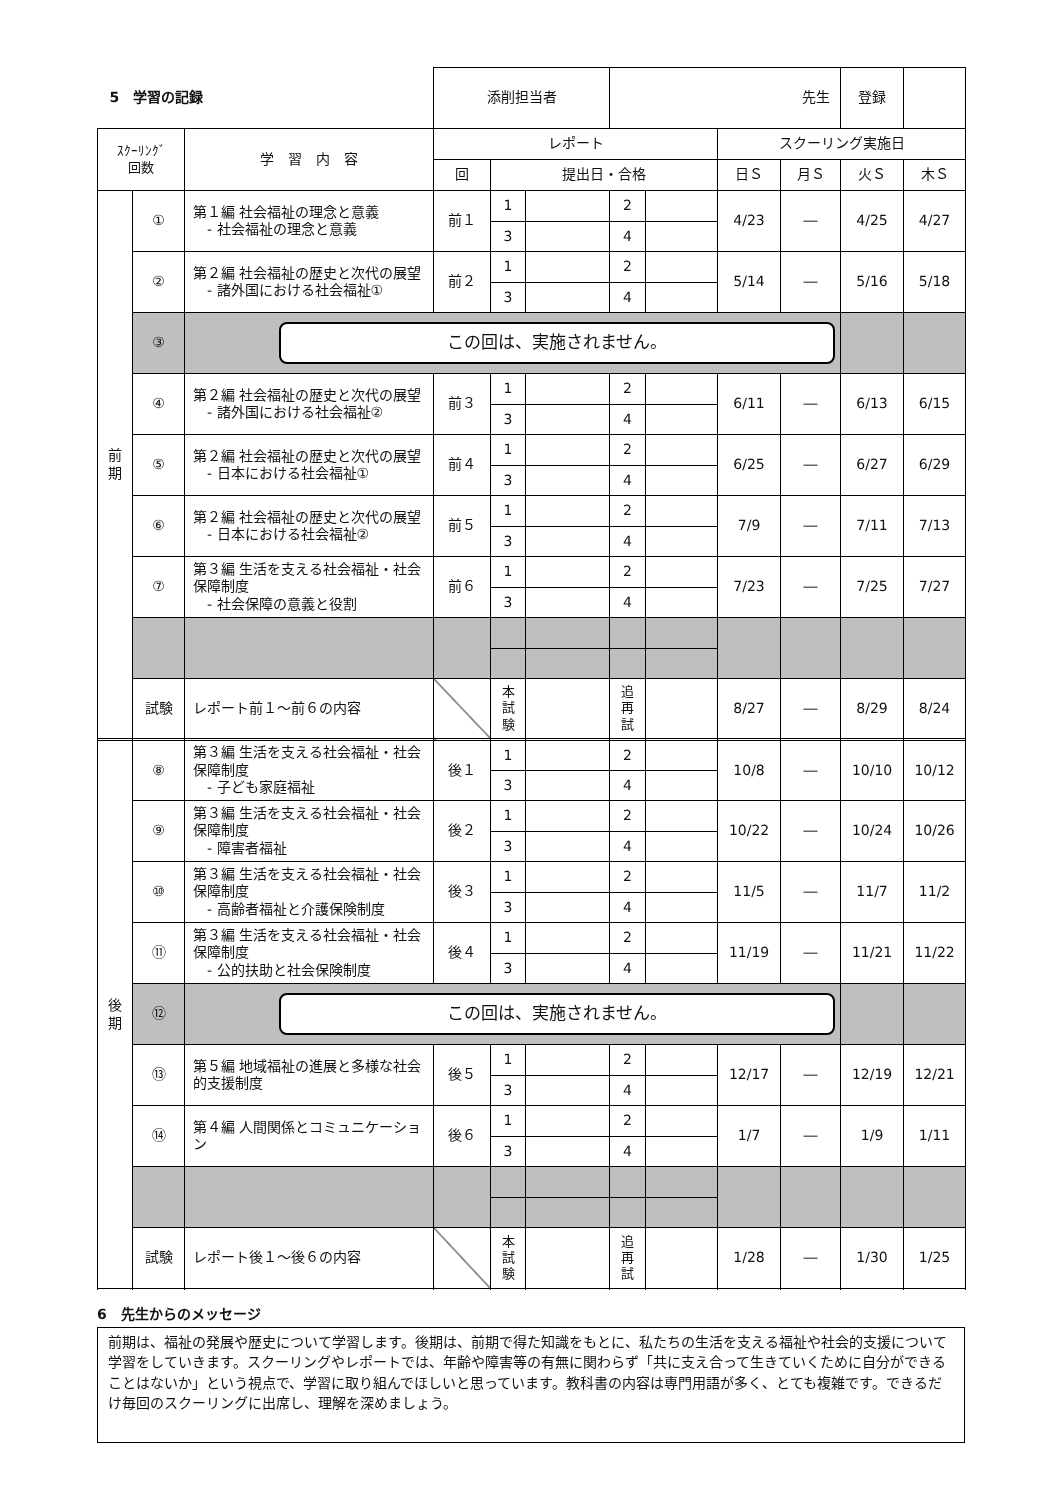| 5 学習の記録 | | | 添削担当者 | | | 先生 | | | | 登録 | |
| ｽｸｰﾘﾝｸﾞ 回数 | | 学 習 内 容 | レポート | | | | | スクーリング実施日 | | | |
| | | | 回 | 提出日・合格 | | | | 日Ｓ | 月Ｓ | 火Ｓ | 木Ｓ |
| 前 期 | ① | 第１編 社会福祉の理念と意義 - 社会福祉の理念と意義 | 前１ | 1 | | 2 | | 4/23 | ― | 4/25 | 4/27 |
| | | | | 3 | | 4 | | | | | |
| | ② | 第２編 社会福祉の歴史と次代の展望 - 諸外国における社会福祉① | 前２ | 1 | | 2 | | 5/14 | ― | 5/16 | 5/18 |
| | | | | 3 | | 4 | | | | | |
| | ③ | この回は、実施されません。 | | | | | | | | | |
| | ④ | 第２編 社会福祉の歴史と次代の展望 - 諸外国における社会福祉② | 前３ | 1 | | 2 | | 6/11 | ― | 6/13 | 6/15 |
| | | | | 3 | | 4 | | | | | |
| | ⑤ | 第２編 社会福祉の歴史と次代の展望 - 日本における社会福祉① | 前４ | 1 | | 2 | | 6/25 | ― | 6/27 | 6/29 |
| | | | | 3 | | 4 | | | | | |
| | ⑥ | 第２編 社会福祉の歴史と次代の展望 - 日本における社会福祉② | 前５ | 1 | | 2 | | 7/9 | ― | 7/11 | 7/13 |
| | | | | 3 | | 4 | | | | | |
| | ⑦ | 第３編 生活を支える社会福祉・社会保障制度 - 社会保障の意義と役割 | 前６ | 1 | | 2 | | 7/23 | ― | 7/25 | 7/27 |
| | | | | 3 | | 4 | | | | | |
| | 試験 | レポート前１～前６の内容 | | 本 試 験 | | 追 再 試 | | 8/27 | ― | 8/29 | 8/24 |
| 後 期 | ⑧ | 第３編 生活を支える社会福祉・社会保障制度 - 子ども家庭福祉 | 後１ | 1 | | 2 | | 10/8 | ― | 10/10 | 10/12 |
| | | | | 3 | | 4 | | | | | |
| | ⑨ | 第３編 生活を支える社会福祉・社会保障制度 - 障害者福祉 | 後２ | 1 | | 2 | | 10/22 | ― | 10/24 | 10/26 |
| | | | | 3 | | 4 | | | | | |
| | ⑩ | 第３編 生活を支える社会福祉・社会保障制度 - 高齢者福祉と介護保険制度 | 後３ | 1 | | 2 | | 11/5 | ― | 11/7 | 11/2 |
| | | | | 3 | | 4 | | | | | |
| | ⑪ | 第３編 生活を支える社会福祉・社会保障制度 - 公的扶助と社会保険制度 | 後４ | 1 | | 2 | | 11/19 | ― | 11/21 | 11/22 |
| | | | | 3 | | 4 | | | | | |
| | ⑫ | この回は、実施されません。 | | | | | | | | | |
| | ⑬ | 第５編 地域福祉の進展と多様な社会的支援制度 | 後５ | 1 | | 2 | | 12/17 | ― | 12/19 | 12/21 |
| | | | | 3 | | 4 | | | | | |
| | ⑭ | 第４編 人間関係とコミュニケーション | 後６ | 1 | | 2 | | 1/7 | ― | 1/9 | 1/11 |
| | | | | 3 | | 4 | | | | | |
| | 試験 | レポート後１～後６の内容 | | 本 試 験 | | 追 再 試 | | 1/28 | ― | 1/30 | 1/25 |
6　先生からのメッセージ
前期は、福祉の発展や歴史について学習します。後期は、前期で得た知識をもとに、私たちの生活を支える福祉や社会的支援について学習をしていきます。スクーリングやレポートでは、年齢や障害等の有無に関わらず「共に支え合って生きていくために自分ができることはないか」という視点で、学習に取り組んでほしいと思っています。教科書の内容は専門用語が多く、とても複雑です。できるだけ毎回のスクーリングに出席し、理解を深めましょう。